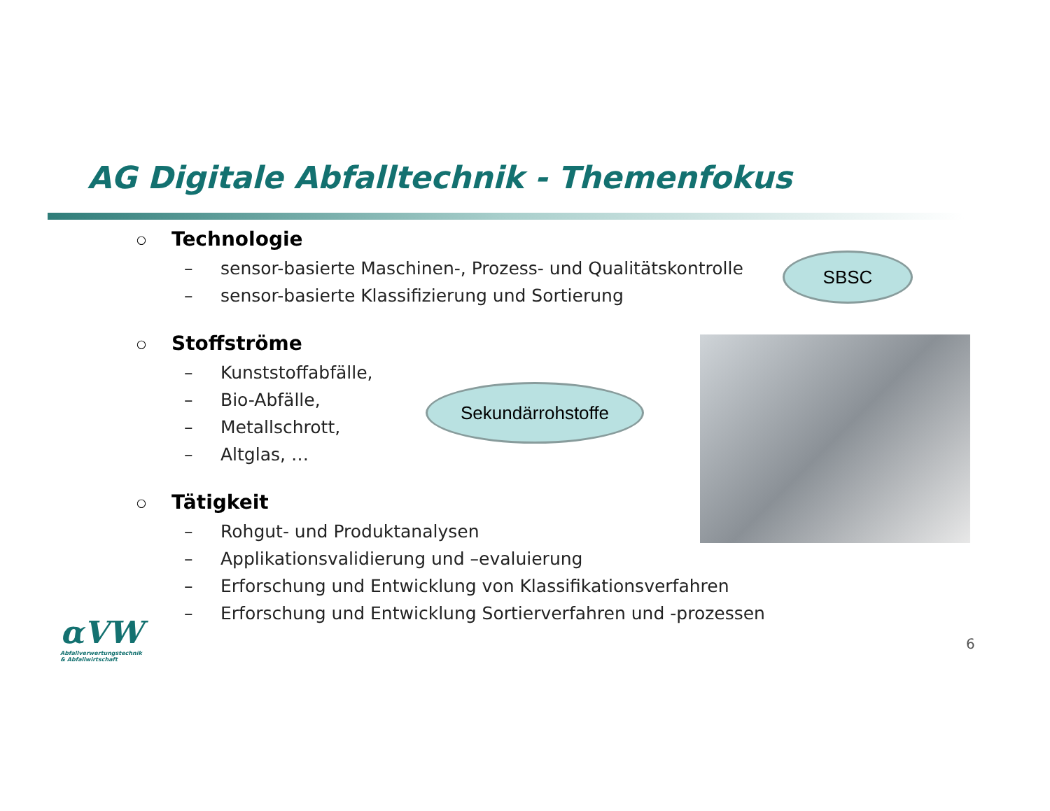AG Digitale Abfalltechnik - Themenfokus
○ Technologie
– sensor-basierte Maschinen-, Prozess- und Qualitätskontrolle
– sensor-basierte Klassifizierung und Sortierung
○ Stoffströme
– Kunststoffabfälle,
– Bio-Abfälle,
– Metallschrott,
– Altglas, …
○ Tätigkeit
– Rohgut- und Produktanalysen
– Applikationsvalidierung und –evaluierung
– Erforschung und Entwicklung von Klassifikationsverfahren
– Erforschung und Entwicklung Sortierverfahren und -prozessen
SBSC
Sekundärrohstoffe
αVW
Abfallverwertungstechnik
& Abfallwirtschaft
6